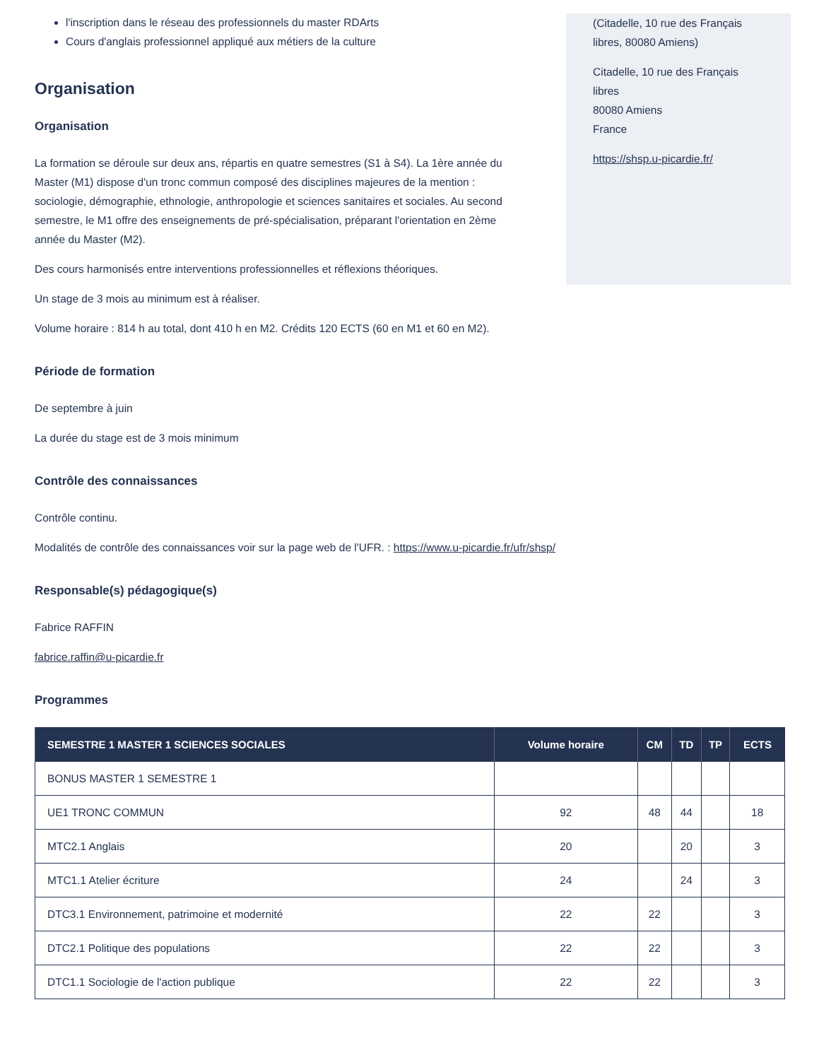l'inscription dans le réseau des professionnels du master RDArts
Cours d'anglais professionnel appliqué aux métiers de la culture
Organisation
Organisation
La formation se déroule sur deux ans, répartis en quatre semestres (S1 à S4). La 1ère année du Master (M1) dispose d'un tronc commun composé des disciplines majeures de la mention : sociologie, démographie, ethnologie, anthropologie et sciences sanitaires et sociales. Au second semestre, le M1 offre des enseignements de pré-spécialisation, préparant l'orientation en 2ème année du Master (M2).
Des cours harmonisés entre interventions professionnelles et réflexions théoriques.
Un stage de 3 mois au minimum est à réaliser.
Volume horaire : 814 h au total, dont 410 h en M2. Crédits 120 ECTS (60 en M1 et 60 en M2).
Période de formation
De septembre à juin
La durée du stage est de 3 mois minimum
Contrôle des connaissances
Contrôle continu.
Modalités de contrôle des connaissances voir sur la page web de l'UFR. : https://www.u-picardie.fr/ufr/shsp/
Responsable(s) pédagogique(s)
Fabrice RAFFIN
fabrice.raffin@u-picardie.fr
Programmes
(Citadelle, 10 rue des Français libres, 80080 Amiens)
Citadelle, 10 rue des Français libres
80080 Amiens
France
https://shsp.u-picardie.fr/
| SEMESTRE 1 MASTER 1 SCIENCES SOCIALES | Volume horaire | CM | TD | TP | ECTS |
| --- | --- | --- | --- | --- | --- |
| BONUS MASTER 1 SEMESTRE 1 | | | | | |
| UE1 TRONC COMMUN | 92 | 48 | 44 | | 18 |
| MTC2.1 Anglais | 20 | | 20 | | 3 |
| MTC1.1 Atelier écriture | 24 | | 24 | | 3 |
| DTC3.1 Environnement, patrimoine et modernité | 22 | 22 | | | 3 |
| DTC2.1 Politique des populations | 22 | 22 | | | 3 |
| DTC1.1 Sociologie de l'action publique | 22 | 22 | | | 3 |